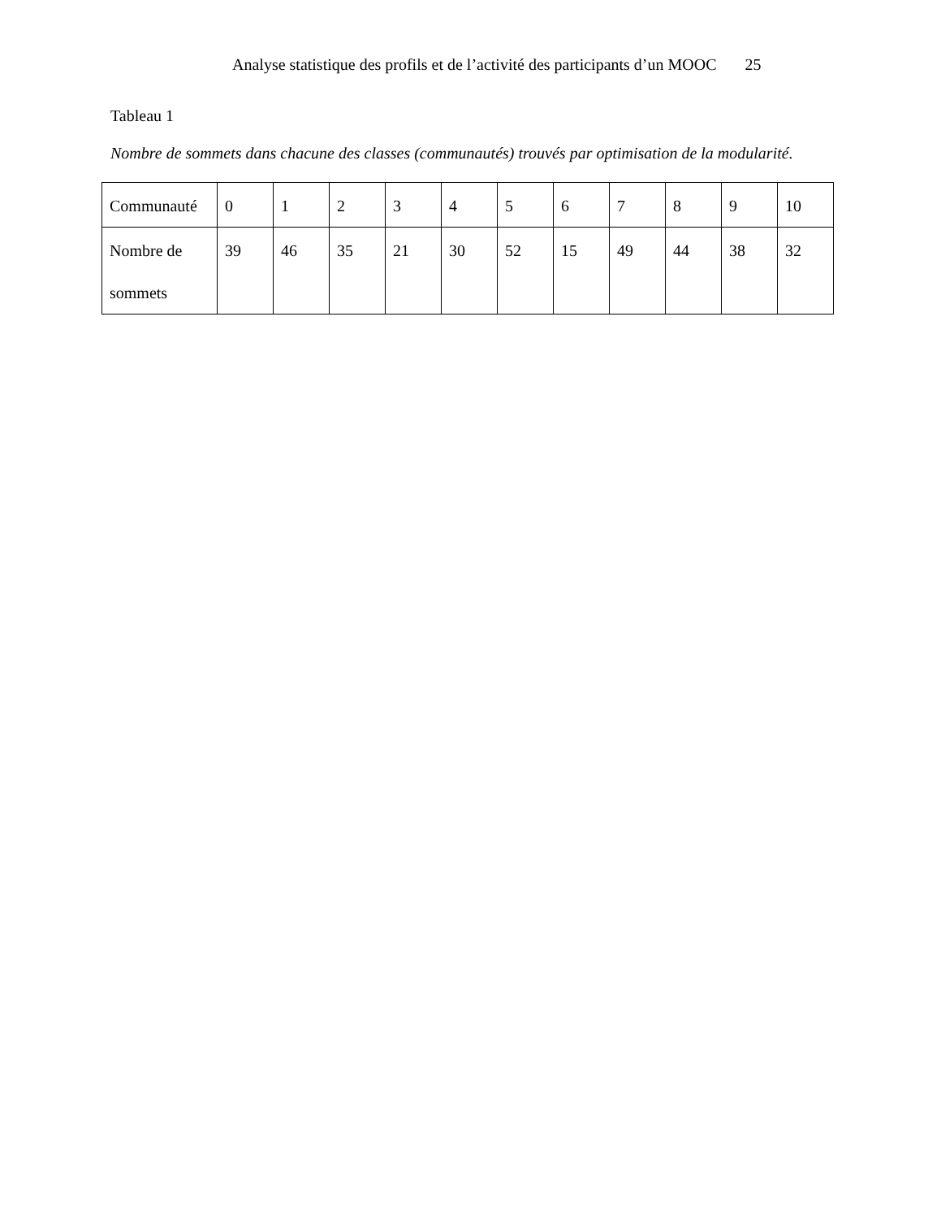Analyse statistique des profils et de l’activité des participants d’un MOOC 25
Tableau 1
Nombre de sommets dans chacune des classes (communautés) trouvés par optimisation de la modularité.
| Communauté | 0 | 1 | 2 | 3 | 4 | 5 | 6 | 7 | 8 | 9 | 10 |
| Nombre de sommets | 39 | 46 | 35 | 21 | 30 | 52 | 15 | 49 | 44 | 38 | 32 |